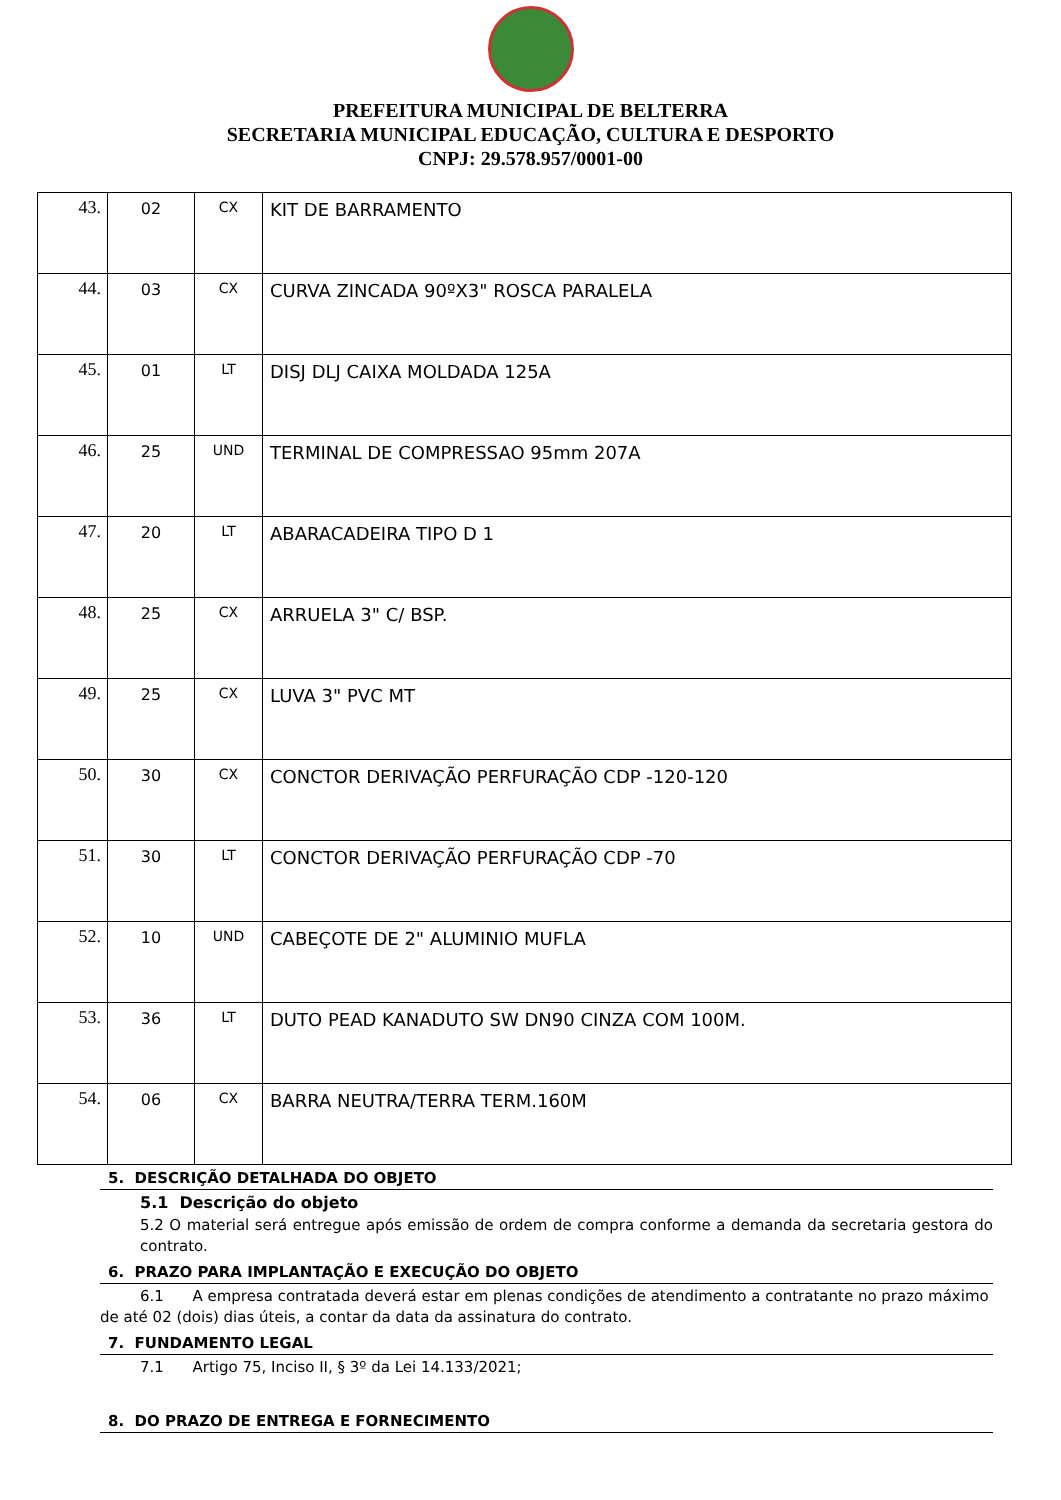PREFEITURA MUNICIPAL DE BELTERRA
SECRETARIA MUNICIPAL EDUCAÇÃO, CULTURA E DESPORTO
CNPJ: 29.578.957/0001-00
| 43. | 02 | CX | KIT DE BARRAMENTO |
| 44. | 03 | CX | CURVA ZINCADA 90ºX3" ROSCA PARALELA |
| 45. | 01 | LT | DISJ DLJ CAIXA MOLDADA 125A |
| 46. | 25 | UND | TERMINAL DE COMPRESSAO 95mm 207A |
| 47. | 20 | LT | ABARACADEIRA TIPO D 1 |
| 48. | 25 | CX | ARRUELA 3" C/ BSP. |
| 49. | 25 | CX | LUVA 3" PVC MT |
| 50. | 30 | CX | CONCTOR DERIVAÇÃO PERFURAÇÃO CDP -120-120 |
| 51. | 30 | LT | CONCTOR DERIVAÇÃO PERFURAÇÃO CDP -70 |
| 52. | 10 | UND | CABEÇOTE DE 2" ALUMINIO MUFLA |
| 53. | 36 | LT | DUTO PEAD KANADUTO SW DN90 CINZA COM 100M. |
| 54. | 06 | CX | BARRA NEUTRA/TERRA TERM.160M |
5. DESCRIÇÃO DETALHADA DO OBJETO
5.1 Descrição do objeto
5.2 O material será entregue após emissão de ordem de compra conforme a demanda da secretaria gestora do contrato.
6. PRAZO PARA IMPLANTAÇÃO E EXECUÇÃO DO OBJETO
6.1 A empresa contratada deverá estar em plenas condições de atendimento a contratante no prazo máximo de até 02 (dois) dias úteis, a contar da data da assinatura do contrato.
7. FUNDAMENTO LEGAL
7.1 Artigo 75, Inciso II, § 3º da Lei 14.133/2021;
8. DO PRAZO DE ENTREGA E FORNECIMENTO